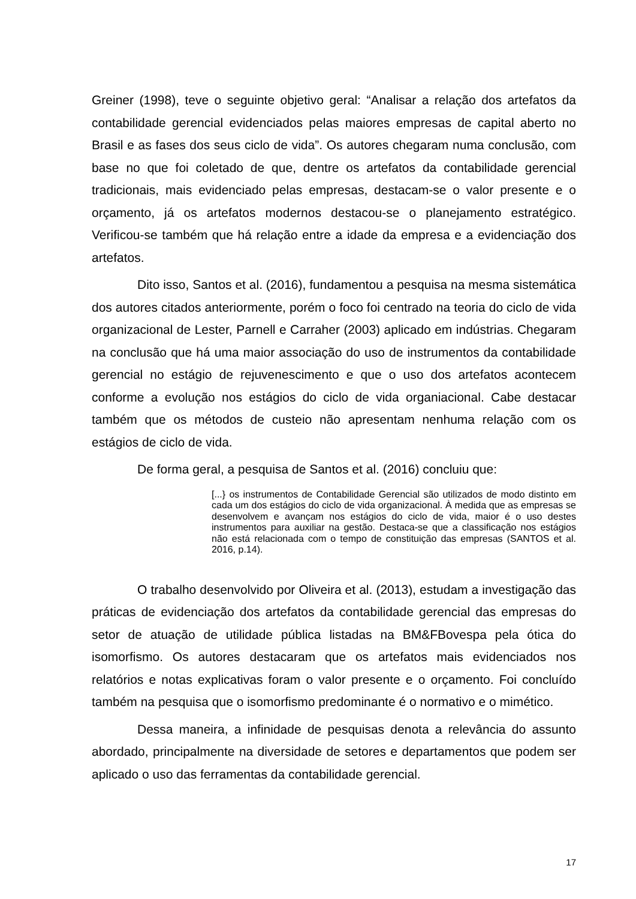Greiner (1998), teve o seguinte objetivo geral: “Analisar a relação dos artefatos da contabilidade gerencial evidenciados pelas maiores empresas de capital aberto no Brasil e as fases dos seus ciclo de vida”. Os autores chegaram numa conclusão, com base no que foi coletado de que, dentre os artefatos da contabilidade gerencial tradicionais, mais evidenciado pelas empresas, destacam-se o valor presente e o orçamento, já os artefatos modernos destacou-se o planejamento estratégico. Verificou-se também que há relação entre a idade da empresa e a evidenciação dos artefatos.
Dito isso, Santos et al. (2016), fundamentou a pesquisa na mesma sistemática dos autores citados anteriormente, porém o foco foi centrado na teoria do ciclo de vida organizacional de Lester, Parnell e Carraher (2003) aplicado em indústrias. Chegaram na conclusão que há uma maior associação do uso de instrumentos da contabilidade gerencial no estágio de rejuvenescimento e que o uso dos artefatos acontecem conforme a evolução nos estágios do ciclo de vida organiacional. Cabe destacar também que os métodos de custeio não apresentam nenhuma relação com os estágios de ciclo de vida.
De forma geral, a pesquisa de Santos et al. (2016) concluiu que:
[...} os instrumentos de Contabilidade Gerencial são utilizados de modo distinto em cada um dos estágios do ciclo de vida organizacional. À medida que as empresas se desenvolvem e avançam nos estágios do ciclo de vida, maior é o uso destes instrumentos para auxiliar na gestão. Destaca-se que a classificação nos estágios não está relacionada com o tempo de constituição das empresas (SANTOS et al. 2016, p.14).
O trabalho desenvolvido por Oliveira et al. (2013), estudam a investigação das práticas de evidenciação dos artefatos da contabilidade gerencial das empresas do setor de atuação de utilidade pública listadas na BM&FBovespa pela ótica do isomorfismo. Os autores destacaram que os artefatos mais evidenciados nos relatórios e notas explicativas foram o valor presente e o orçamento. Foi concluído também na pesquisa que o isomorfismo predominante é o normativo e o mimético.
Dessa maneira, a infinidade de pesquisas denota a relevância do assunto abordado, principalmente na diversidade de setores e departamentos que podem ser aplicado o uso das ferramentas da contabilidade gerencial.
17